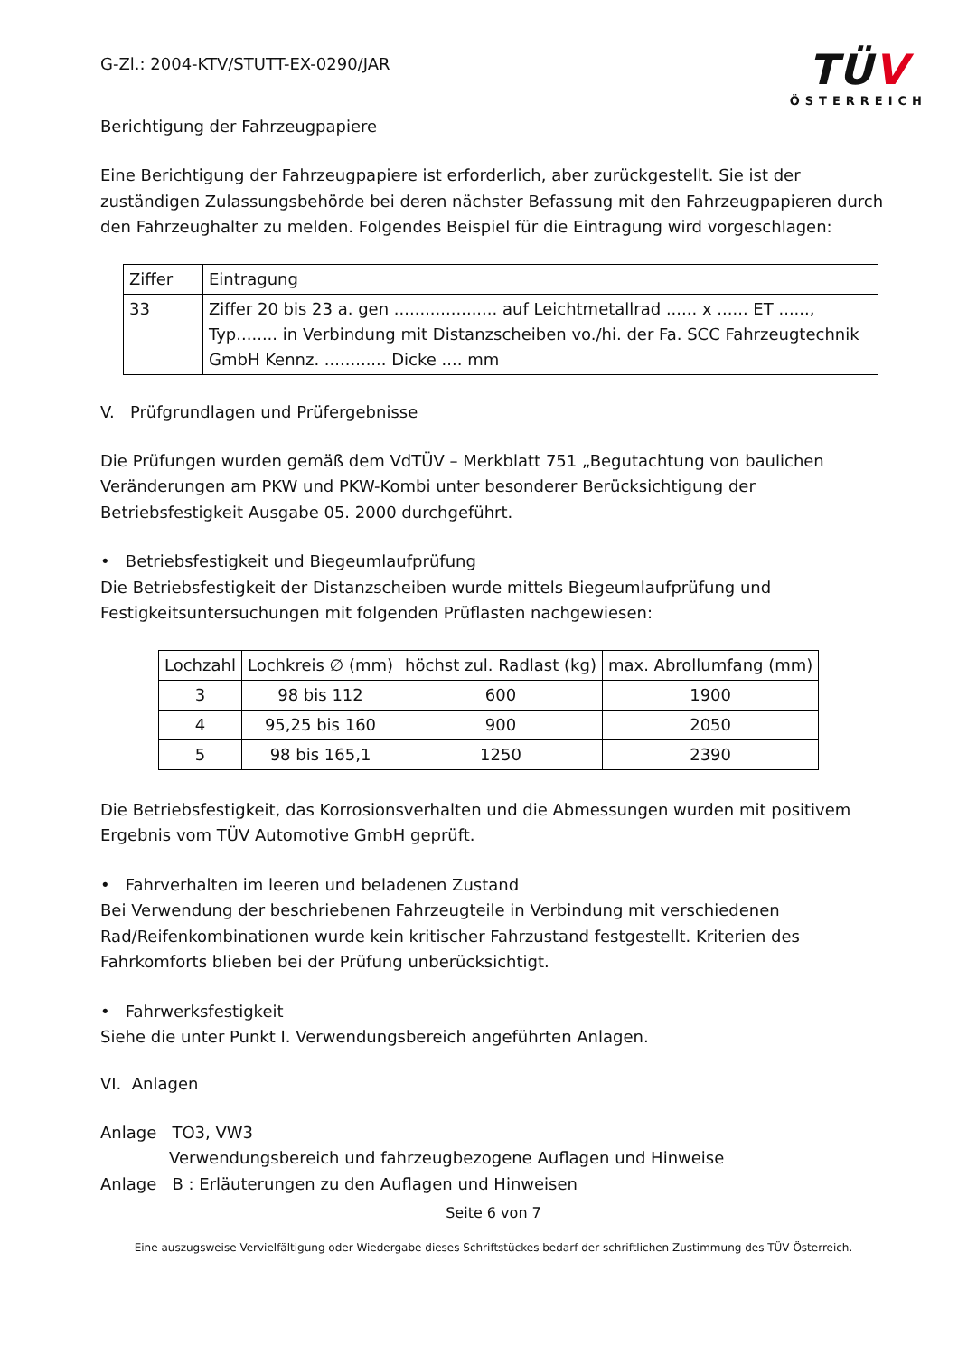G-Zl.: 2004-KTV/STUTT-EX-0290/JAR
TÜV
ÖSTERREICH
Berichtigung der Fahrzeugpapiere
Eine Berichtigung der Fahrzeugpapiere ist erforderlich, aber zurückgestellt. Sie ist der zuständigen Zulassungsbehörde bei deren nächster Befassung mit den Fahrzeugpapieren durch den Fahrzeughalter zu melden. Folgendes Beispiel für die Eintragung wird vorgeschlagen:
| Ziffer | Eintragung |
| 33 | Ziffer 20 bis 23 a. gen .................... auf Leichtmetallrad ...... x ...... ET ......, Typ........ in Verbindung mit Distanzscheiben vo./hi. der Fa. SCC Fahrzeugtechnik GmbH Kennz. ............ Dicke .... mm |
V. Prüfgrundlagen und Prüfergebnisse
Die Prüfungen wurden gemäß dem VdTÜV – Merkblatt 751 „Begutachtung von baulichen Veränderungen am PKW und PKW-Kombi unter besonderer Berücksichtigung der Betriebsfestigkeit Ausgabe 05. 2000 durchgeführt.
• Betriebsfestigkeit und Biegeumlaufprüfung
Die Betriebsfestigkeit der Distanzscheiben wurde mittels Biegeumlaufprüfung und Festigkeitsuntersuchungen mit folgenden Prüflasten nachgewiesen:
| Lochzahl | Lochkreis ∅ (mm) | höchst zul. Radlast (kg) | max. Abrollumfang (mm) |
| 3 | 98 bis 112 | 600 | 1900 |
| 4 | 95,25 bis 160 | 900 | 2050 |
| 5 | 98 bis 165,1 | 1250 | 2390 |
Die Betriebsfestigkeit, das Korrosionsverhalten und die Abmessungen wurden mit positivem Ergebnis vom TÜV Automotive GmbH geprüft.
• Fahrverhalten im leeren und beladenen Zustand
Bei Verwendung der beschriebenen Fahrzeugteile in Verbindung mit verschiedenen Rad/Reifenkombinationen wurde kein kritischer Fahrzustand festgestellt. Kriterien des Fahrkomforts blieben bei der Prüfung unberücksichtigt.
• Fahrwerksfestigkeit
Siehe die unter Punkt I. Verwendungsbereich angeführten Anlagen.
VI. Anlagen
Anlage TO3, VW3
Verwendungsbereich und fahrzeugbezogene Auflagen und Hinweise
Anlage B : Erläuterungen zu den Auflagen und Hinweisen
Seite 6 von 7
Eine auszugsweise Vervielfältigung oder Wiedergabe dieses Schriftstückes bedarf der schriftlichen Zustimmung des TÜV Österreich.